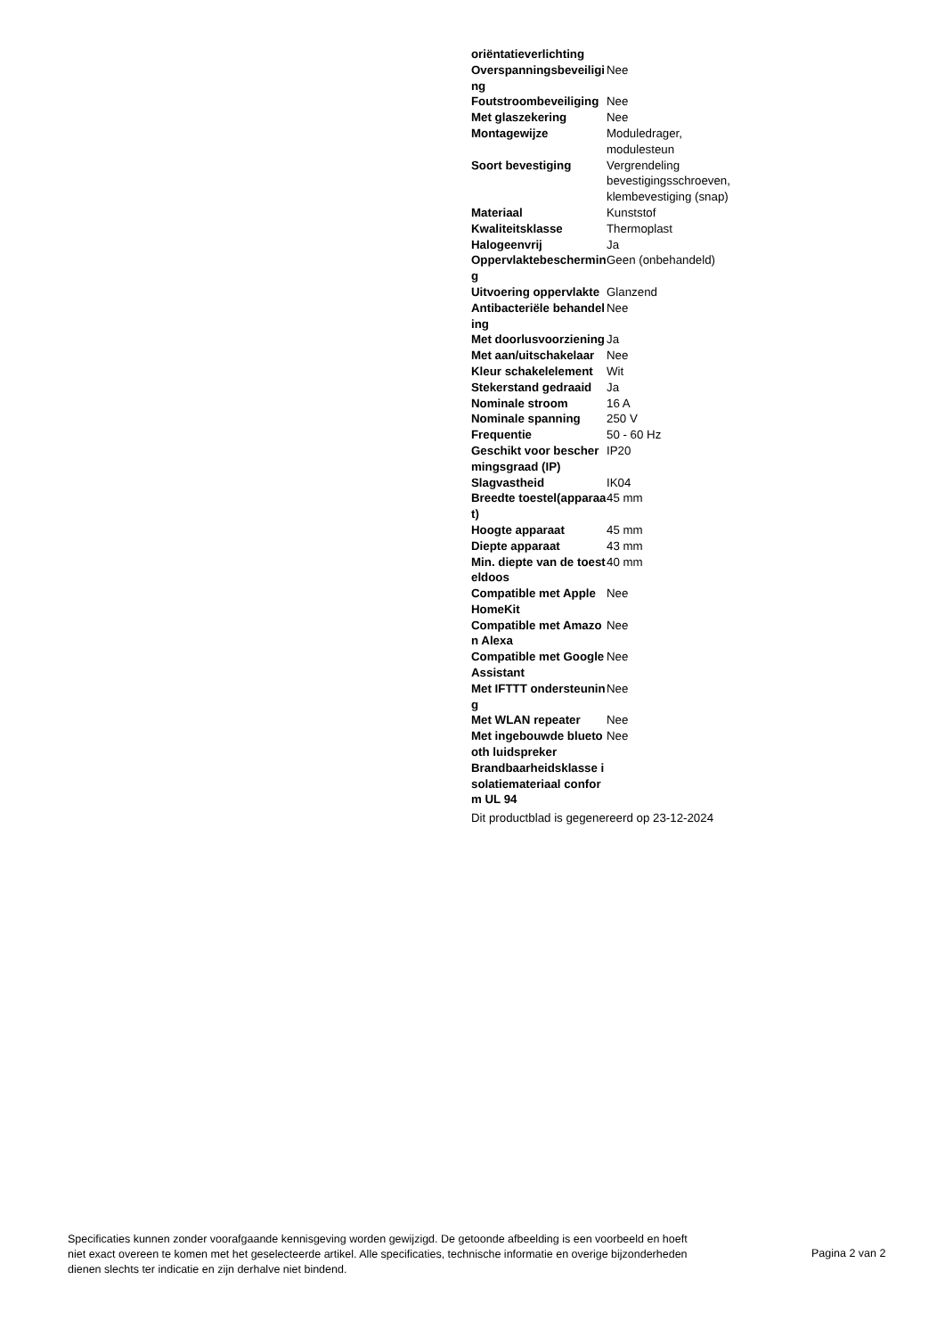| oriëntatieverlichting | |
| Overspanningsbeveiliging | Nee |
| Foutstroombeveiliging | Nee |
| Met glaszekering | Nee |
| Montagewijze | Moduledrager, modulesteun |
| Soort bevestiging | Vergrendeling bevestigingsschroeven, klembevestiging (snap) |
| Materiaal | Kunststof |
| Kwaliteitsklasse | Thermoplast |
| Halogeenvrij | Ja |
| Oppervlaktebescherming | Geen (onbehandeld) |
| Uitvoering oppervlakte | Glanzend |
| Antibacteriële behandeling | Nee |
| Met doorlusvoorziening | Ja |
| Met aan/uitschakelaar | Nee |
| Kleur schakelelement | Wit |
| Stekerstand gedraaid | Ja |
| Nominale stroom | 16 A |
| Nominale spanning | 250 V |
| Frequentie | 50 - 60 Hz |
| Geschikt voor beschermingsgraad (IP) | IP20 |
| Slagvastheid | IK04 |
| Breedte toestel(apparaat) | 45 mm |
| Hoogte apparaat | 45 mm |
| Diepte apparaat | 43 mm |
| Min. diepte van de toesteldoos | 40 mm |
| Compatible met Apple HomeKit | Nee |
| Compatible met Amazon Alexa | Nee |
| Compatible met Google Assistant | Nee |
| Met IFTTT ondersteuning | Nee |
| Met WLAN repeater | Nee |
| Met ingebouwde bluetooth luidspreker | Nee |
| Brandbaarheidsklasse isolatiemateriaal conform UL 94 | |
Dit productblad is gegenereerd op 23-12-2024
Specificaties kunnen zonder voorafgaande kennisgeving worden gewijzigd. De getoonde afbeelding is een voorbeeld en hoeft niet exact overeen te komen met het geselecteerde artikel. Alle specificaties, technische informatie en overige bijzonderheden dienen slechts ter indicatie en zijn derhalve niet bindend.
Pagina 2 van 2